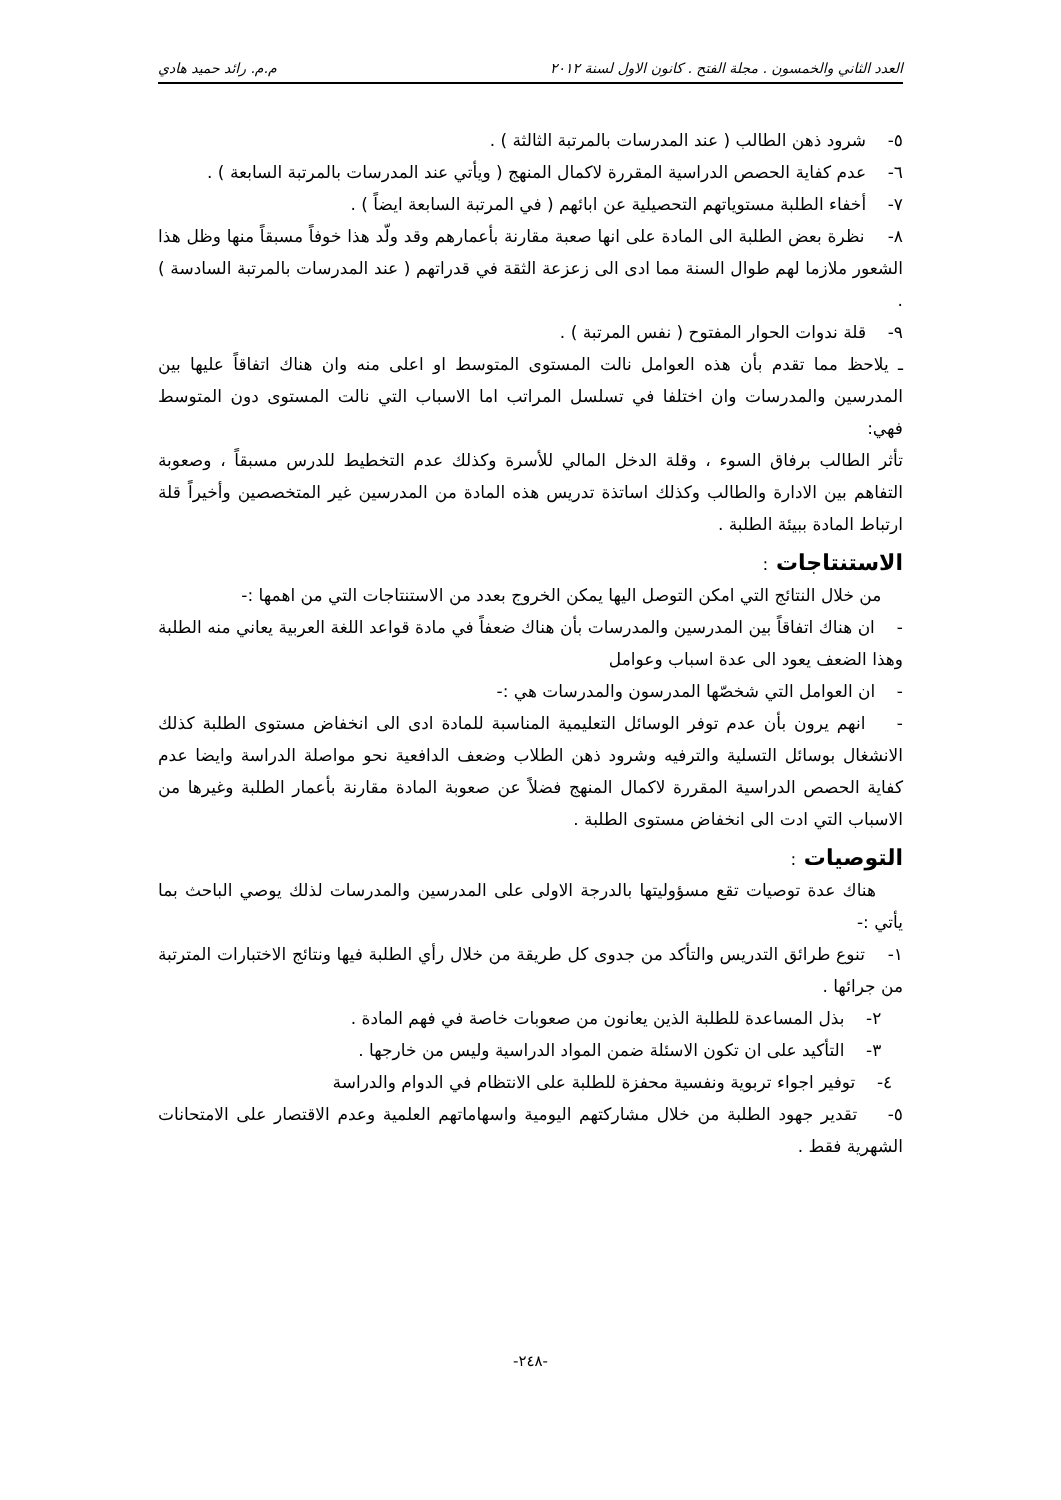العدد الثاني والخمسون . مجلة الفتح . كانون الاول لسنة ٢٠١٢ م.م. رائد حميد هادي
٥- شرود ذهن الطالب ( عند المدرسات بالمرتبة الثالثة ) .
٦- عدم كفاية الحصص الدراسية المقررة لاكمال المنهج ( ويأتي عند المدرسات بالمرتبة السابعة ) .
٧- أخفاء الطلبة مستوياتهم التحصيلية عن ابائهم ( في المرتبة السابعة ايضاً ) .
٨- نظرة بعض الطلبة الى المادة على انها صعبة مقارنة بأعمارهم وقد ولّد هذا خوفاً مسبقاً منها وظل هذا الشعور ملازما لهم طوال السنة مما ادى الى زعزعة الثقة في قدراتهم ( عند المدرسات بالمرتبة السادسة ) .
٩- قلة ندوات الحوار المفتوح ( نفس المرتبة ) .
ـ يلاحظ مما تقدم بأن هذه العوامل نالت المستوى المتوسط او اعلى منه وان هناك اتفاقاً عليها بين المدرسين والمدرسات وان اختلفا في تسلسل المراتب اما الاسباب التي نالت المستوى دون المتوسط فهي:
تأثر الطالب برفاق السوء ، وقلة الدخل المالي للأسرة وكذلك عدم التخطيط للدرس مسبقاً ، وصعوبة التفاهم بين الادارة والطالب وكذلك اساتذة تدريس هذه المادة من المدرسين غير المتخصصين وأخيراً قلة ارتباط المادة ببيئة الطلبة .
الاستنتاجات :
من خلال النتائج التي امكن التوصل اليها يمكن الخروج بعدد من الاستنتاجات التي من اهمها :-
- ان هناك اتفاقاً بين المدرسين والمدرسات بأن هناك ضعفاً في مادة قواعد اللغة العربية يعاني منه الطلبة وهذا الضعف يعود الى عدة اسباب وعوامل
- ان العوامل التي شخصّها المدرسون والمدرسات هي :-
- انهم يرون بأن عدم توفر الوسائل التعليمية المناسبة للمادة ادى الى انخفاض مستوى الطلبة كذلك الانشغال بوسائل التسلية والترفيه وشرود ذهن الطلاب وضعف الدافعية نحو مواصلة الدراسة وايضا عدم كفاية الحصص الدراسية المقررة لاكمال المنهج فضلاً عن صعوبة المادة مقارنة بأعمار الطلبة وغيرها من الاسباب التي ادت الى انخفاض مستوى الطلبة .
التوصيات :
هناك عدة توصيات تقع مسؤوليتها بالدرجة الاولى على المدرسين والمدرسات لذلك يوصي الباحث بما يأتي :-
١- تنوع طرائق التدريس والتأكد من جدوى كل طريقة من خلال رأي الطلبة فيها ونتائج الاختبارات المترتبة من جرائها .
٢- بذل المساعدة للطلبة الذين يعانون من صعوبات خاصة في فهم المادة .
٣- التأكيد على ان تكون الاسئلة ضمن المواد الدراسية وليس من خارجها .
٤- توفير اجواء تربوية ونفسية محفزة للطلبة على الانتظام في الدوام والدراسة
٥- تقدير جهود الطلبة من خلال مشاركتهم اليومية واسهاماتهم العلمية وعدم الاقتصار على الامتحانات الشهرية فقط .
-٢٤٨-